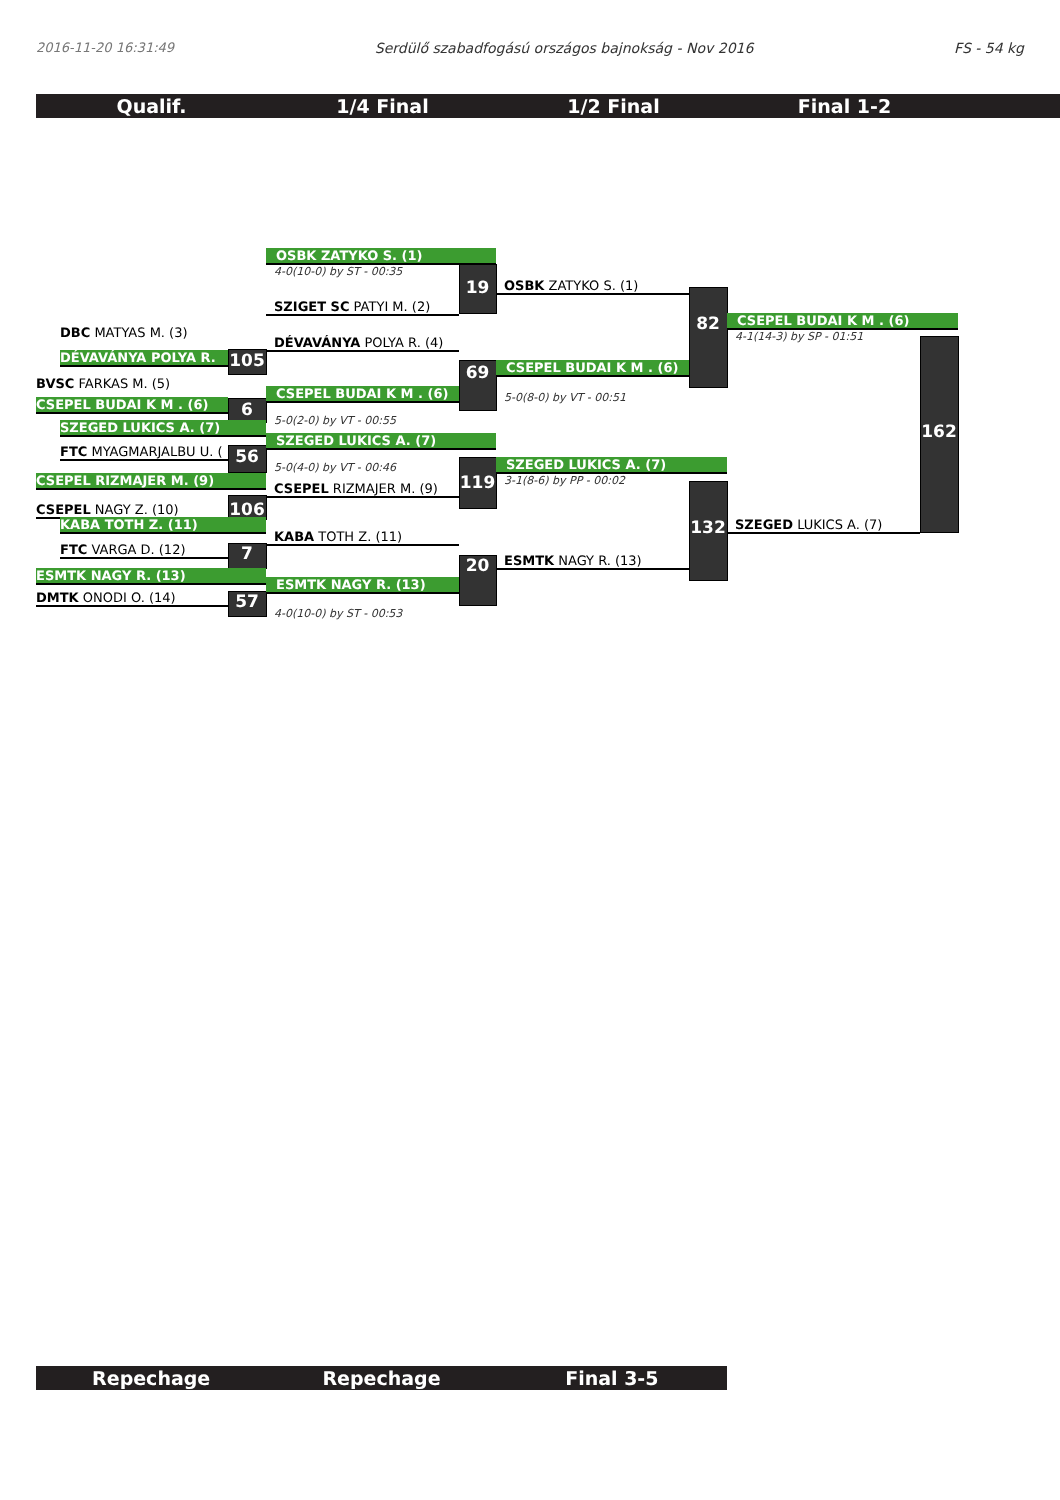2016-11-20 16:31:49 Serdülő szabadfogású országos bajnokság - Nov 2016 FS - 54 kg
Qualif. 1/4 Final 1/2 Final Final 1-2
OSBK ZATYKO S. (1)
4-0(10-0) by ST - 00:35
19
OSBK ZATYKO S. (1)
SZIGET SC PATYI M. (2)
82
CSEPEL BUDAI K M . (6)
DBC MATYAS M. (3)
4-1(14-3) by SP - 01:51
DÉVAVÁNYA POLYA R. (4)
DÉVAVÁNYA POLYA R.
105
69
CSEPEL BUDAI K M . (6)
BVSC FARKAS M. (5)
CSEPEL BUDAI K M . (6)
5-0(8-0) by VT - 00:51
CSEPEL BUDAI K M . (6)
6
5-0(2-0) by VT - 00:55
SZEGED LUKICS A. (7)
162
SZEGED LUKICS A. (7)
FTC MYAGMARJALBU U. (
56
5-0(4-0) by VT - 00:46
SZEGED LUKICS A. (7)
CSEPEL RIZMAJER M. (9)
119
3-1(8-6) by PP - 00:02
CSEPEL RIZMAJER M. (9)
CSEPEL NAGY Z. (10)
106
KABA TOTH Z. (11)
132
SZEGED LUKICS A. (7)
KABA TOTH Z. (11)
FTC VARGA D. (12)
7
20
ESMTK NAGY R. (13)
ESMTK NAGY R. (13)
ESMTK NAGY R. (13)
DMTK ONODI O. (14)
57
4-0(10-0) by ST - 00:53
Repechage Repechage Final 3-5